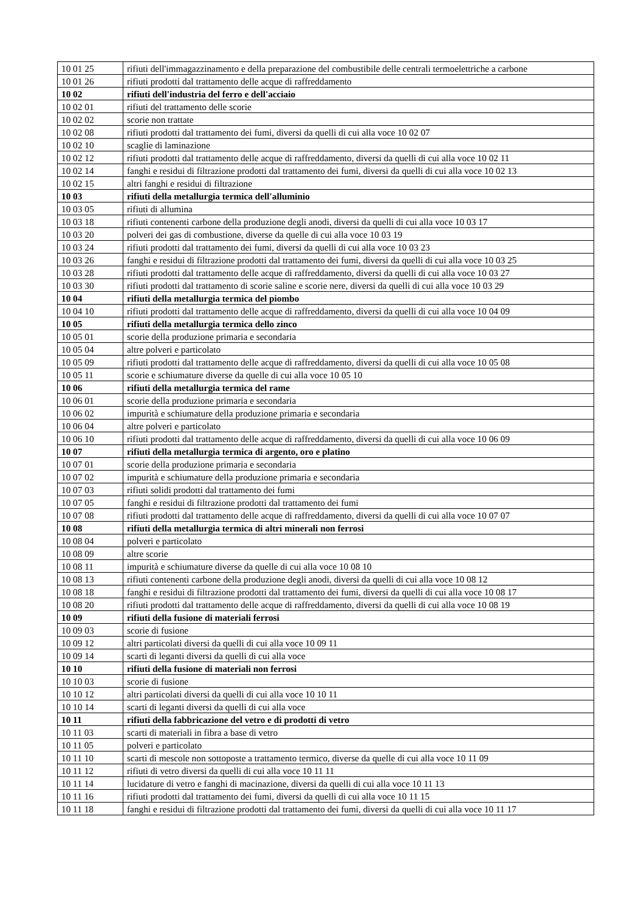| 10 01 25 | rifiuti dell'immagazzinamento e della preparazione del combustibile delle centrali termoelettriche a carbone |
| 10 01 26 | rifiuti prodotti dal trattamento delle acque di raffreddamento |
| 10 02 | rifiuti dell'industria del ferro e dell'acciaio |
| 10 02 01 | rifiuti del trattamento delle scorie |
| 10 02 02 | scorie non trattate |
| 10 02 08 | rifiuti prodotti dal trattamento dei fumi, diversi da quelli di cui alla voce 10 02 07 |
| 10 02 10 | scaglie di laminazione |
| 10 02 12 | rifiuti prodotti dal trattamento delle acque di raffreddamento, diversi da quelli di cui alla voce 10 02 11 |
| 10 02 14 | fanghi e residui di filtrazione prodotti dal trattamento dei fumi, diversi da quelli di cui alla voce 10 02 13 |
| 10 02 15 | altri fanghi e residui di filtrazione |
| 10 03 | rifiuti della metallurgia termica dell'alluminio |
| 10 03 05 | rifiuti di allumina |
| 10 03 18 | rifiuti contenenti carbone della produzione degli anodi, diversi da quelli di cui alla voce 10 03 17 |
| 10 03 20 | polveri dei gas di combustione, diverse da quelle di cui alla voce 10 03 19 |
| 10 03 24 | rifiuti prodotti dal trattamento dei fumi, diversi da quelli di cui alla voce 10 03 23 |
| 10 03 26 | fanghi e residui di filtrazione prodotti dal trattamento dei fumi, diversi da quelli di cui alla voce 10 03 25 |
| 10 03 28 | rifiuti prodotti dal trattamento delle acque di raffreddamento, diversi da quelli di cui alla voce 10 03 27 |
| 10 03 30 | rifiuti prodotti dal trattamento di scorie saline e scorie nere, diversi da quelli di cui alla voce 10 03 29 |
| 10 04 | rifiuti della metallurgia termica del piombo |
| 10 04 10 | rifiuti prodotti dal trattamento delle acque di raffreddamento, diversi da quelli di cui alla voce 10 04 09 |
| 10 05 | rifiuti della metallurgia termica dello zinco |
| 10 05 01 | scorie della produzione primaria e secondaria |
| 10 05 04 | altre polveri e particolato |
| 10 05 09 | rifiuti prodotti dal trattamento delle acque di raffreddamento, diversi da quelli di cui alla voce 10 05 08 |
| 10 05 11 | scorie e schiumature diverse da quelle di cui alla voce 10 05 10 |
| 10 06 | rifiuti della metallurgia termica del rame |
| 10 06 01 | scorie della produzione primaria e secondaria |
| 10 06 02 | impurità e schiumature della produzione primaria e secondaria |
| 10 06 04 | altre polveri e particolato |
| 10 06 10 | rifiuti prodotti dal trattamento delle acque di raffreddamento, diversi da quelli di cui alla voce 10 06 09 |
| 10 07 | rifiuti della metallurgia termica di argento, oro e platino |
| 10 07 01 | scorie della produzione primaria e secondaria |
| 10 07 02 | impurità e schiumature della produzione primaria e secondaria |
| 10 07 03 | rifiuti solidi prodotti dal trattamento dei fumi |
| 10 07 05 | fanghi e residui di filtrazione prodotti dal trattamento dei fumi |
| 10 07 08 | rifiuti prodotti dal trattamento delle acque di raffreddamento, diversi da quelli di cui alla voce 10 07 07 |
| 10 08 | rifiuti della metallurgia termica di altri minerali non ferrosi |
| 10 08 04 | polveri e particolato |
| 10 08 09 | altre scorie |
| 10 08 11 | impurità e schiumature diverse da quelle di cui alla voce 10 08 10 |
| 10 08 13 | rifiuti contenenti carbone della produzione degli anodi, diversi da quelli di cui alla voce 10 08 12 |
| 10 08 18 | fanghi e residui di filtrazione prodotti dal trattamento dei fumi, diversi da quelli di cui alla voce 10 08 17 |
| 10 08 20 | rifiuti prodotti dal trattamento delle acque di raffreddamento, diversi da quelli di cui alla voce 10 08 19 |
| 10 09 | rifiuti della fusione di materiali ferrosi |
| 10 09 03 | scorie di fusione |
| 10 09 12 | altri particolati diversi da quelli di cui alla voce 10 09 11 |
| 10 09 14 | scarti di leganti diversi da quelli di cui alla voce |
| 10 10 | rifiuti della fusione di materiali non ferrosi |
| 10 10 03 | scorie di fusione |
| 10 10 12 | altri particolati diversi da quelli di cui alla voce 10 10 11 |
| 10 10 14 | scarti di leganti diversi da quelli di cui alla voce |
| 10 11 | rifiuti della fabbricazione del vetro e di prodotti di vetro |
| 10 11 03 | scarti di materiali in fibra a base di vetro |
| 10 11 05 | polveri e particolato |
| 10 11 10 | scarti di mescole non sottoposte a trattamento termico, diverse da quelle di cui alla voce 10 11 09 |
| 10 11 12 | rifiuti di vetro diversi da quelli di cui alla voce 10 11 11 |
| 10 11 14 | lucidature di vetro e fanghi di macinazione, diversi da quelli di cui alla voce 10 11 13 |
| 10 11 16 | rifiuti prodotti dal trattamento dei fumi, diversi da quelli di cui alla voce 10 11 15 |
| 10 11 18 | fanghi e residui di filtrazione prodotti dal trattamento dei fumi, diversi da quelli di cui alla voce 10 11 17 |